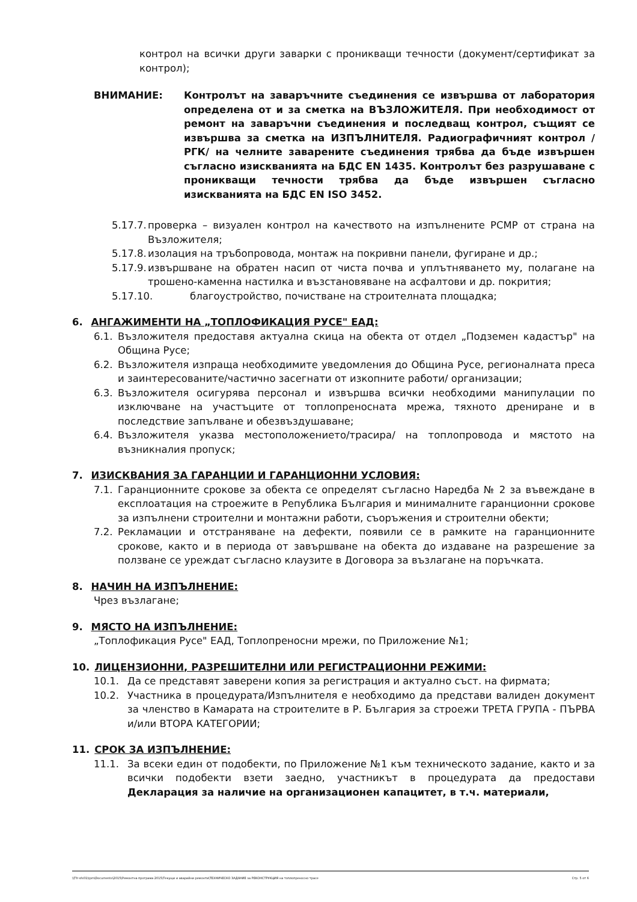контрол на всички други заварки с проникващи течности (документ/сертификат за контрол);
ВНИМАНИЕ: Контролът на заваръчните съединения се извършва от лаборатория определена от и за сметка на ВЪЗЛОЖИТЕЛЯ. При необходимост от ремонт на заваръчни съединения и последващ контрол, същият се извършва за сметка на ИЗПЪЛНИТЕЛЯ. Радиографичният контрол /РГК/ на челните заварените съединения трябва да бъде извършен съгласно изискванията на БДС EN 1435. Контролът без разрушаване с проникващи течности трябва да бъде извършен съгласно изискванията на БДС EN ISO 3452.
5.17.7.
проверка – визуален контрол на качеството на изпълнените РСМР от страна на Възложителя;
5.17.8.
изолация на тръбопровода, монтаж на покривни панели, фугиране и др.;
5.17.9.
извършване на обратен насип от чиста почва и уплътняването му, полагане на трошено-каменна настилка и възстановяване на асфалтови и др. покрития;
5.17.10. благоустройство, почистване на строителната площадка;
6. АНГАЖИМЕНТИ НА „ТОПЛОФИКАЦИЯ РУСЕ" ЕАД:
6.1. Възложителя предоставя актуална скица на обекта от отдел „Подземен кадастър" на Община Русе;
6.2. Възложителя изпраща необходимите уведомления до Община Русе, регионалната преса и заинтересованите/частично засегнати от изкопните работи/ организации;
6.3. Възложителя осигурява персонал и извършва всички необходими манипулации по изключване на участъците от топлопреносната мрежа, тяхното дрениране и в последствие запълване и обезвъздушаване;
6.4. Възложителя указва местоположението/трасира/ на топлопровода и мястото на възникналия пропуск;
7. ИЗИСКВАНИЯ ЗА ГАРАНЦИИ И ГАРАНЦИОННИ УСЛОВИЯ:
7.1. Гаранционните срокове за обекта се определят съгласно Наредба № 2 за въвеждане в експлоатация на строежите в Република България и минималните гаранционни срокове за изпълнени строителни и монтажни работи, съоръжения и строителни обекти;
7.2. Рекламации и отстраняване на дефекти, появили се в рамките на гаранционните срокове, както и в периода от завършване на обекта до издаване на разрешение за ползване се уреждат съгласно клаузите в Договора за възлагане на поръчката.
8. НАЧИН НА ИЗПЪЛНЕНИЕ:
Чрез възлагане;
9. МЯСТО НА ИЗПЪЛНЕНИЕ:
„Топлофикация Русе" ЕАД, Топлопреносни мрежи, по Приложение №1;
10. ЛИЦЕНЗИОННИ, РАЗРЕШИТЕЛНИ ИЛИ РЕГИСТРАЦИОННИ РЕЖИМИ:
10.1. Да се представят заверени копия за регистрация и актуално съст. на фирмата;
10.2. Участника в процедурата/Изпълнителя е необходимо да представи валиден документ за членство в Камарата на строителите в Р. България за строежи ТРЕТА ГРУПА - ПЪРВА и/или ВТОРА КАТЕГОРИИ;
11. СРОК ЗА ИЗПЪЛНЕНИЕ:
11.1. За всеки един от подобекти, по Приложение №1 към техническото задание, както и за всички подобекти взети заедно, участникът в процедурата да предостави Декларация за наличие на организационен капацитет, в т.ч. материали,
\\Tfr-sfs01\tpm\Documents\2015\Ремонтна програма 2015\Текущи и аварийни ремонти\ТЕХНИЧЕСКО ЗАДАНИЕ за РЕКОНСТРУКЦИЯ на топлопреносно трасе Стр. 5 от 6